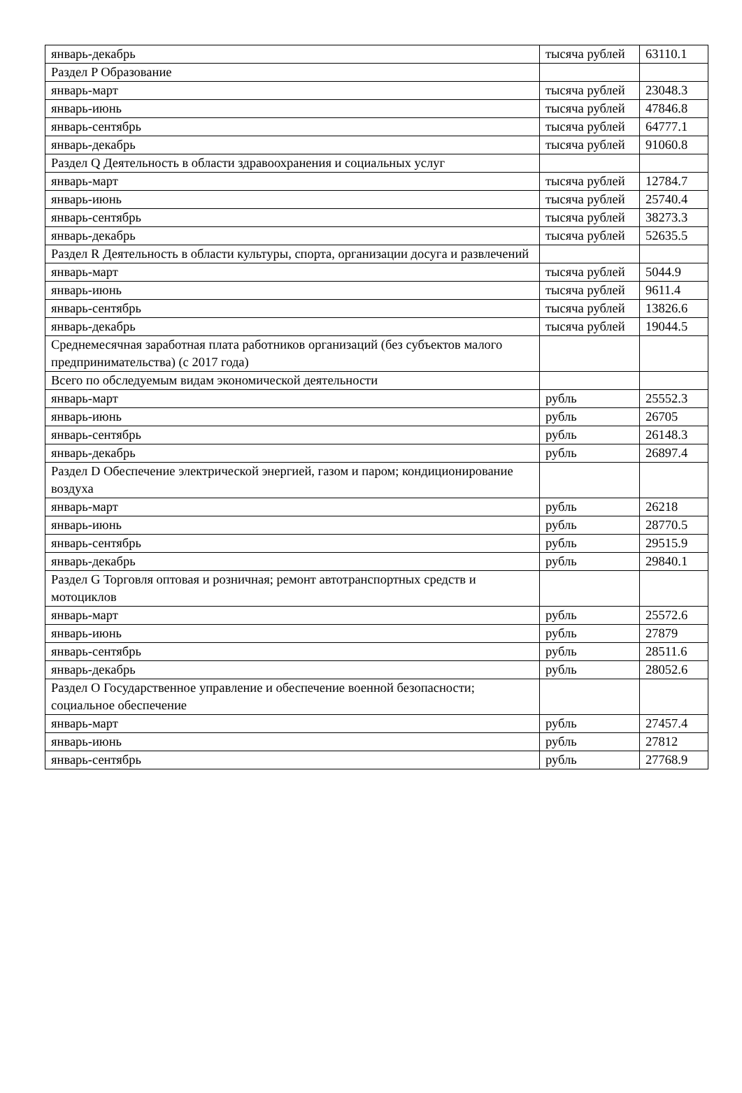| январь-декабрь | тысяча рублей | 63110.1 |
| Раздел P Образование | | |
| январь-март | тысяча рублей | 23048.3 |
| январь-июнь | тысяча рублей | 47846.8 |
| январь-сентябрь | тысяча рублей | 64777.1 |
| январь-декабрь | тысяча рублей | 91060.8 |
| Раздел Q Деятельность в области здравоохранения и социальных услуг | | |
| январь-март | тысяча рублей | 12784.7 |
| январь-июнь | тысяча рублей | 25740.4 |
| январь-сентябрь | тысяча рублей | 38273.3 |
| январь-декабрь | тысяча рублей | 52635.5 |
| Раздел R Деятельность в области культуры, спорта, организации досуга и развлечений | | |
| январь-март | тысяча рублей | 5044.9 |
| январь-июнь | тысяча рублей | 9611.4 |
| январь-сентябрь | тысяча рублей | 13826.6 |
| январь-декабрь | тысяча рублей | 19044.5 |
| Среднемесячная заработная плата работников организаций (без субъектов малого предпринимательства) (с 2017 года) | | |
| Всего по обследуемым видам экономической деятельности | | |
| январь-март | рубль | 25552.3 |
| январь-июнь | рубль | 26705 |
| январь-сентябрь | рубль | 26148.3 |
| январь-декабрь | рубль | 26897.4 |
| Раздел D Обеспечение электрической энергией, газом и паром; кондиционирование воздуха | | |
| январь-март | рубль | 26218 |
| январь-июнь | рубль | 28770.5 |
| январь-сентябрь | рубль | 29515.9 |
| январь-декабрь | рубль | 29840.1 |
| Раздел G Торговля оптовая и розничная; ремонт автотранспортных средств и мотоциклов | | |
| январь-март | рубль | 25572.6 |
| январь-июнь | рубль | 27879 |
| январь-сентябрь | рубль | 28511.6 |
| январь-декабрь | рубль | 28052.6 |
| Раздел O Государственное управление и обеспечение военной безопасности; социальное обеспечение | | |
| январь-март | рубль | 27457.4 |
| январь-июнь | рубль | 27812 |
| январь-сентябрь | рубль | 27768.9 |